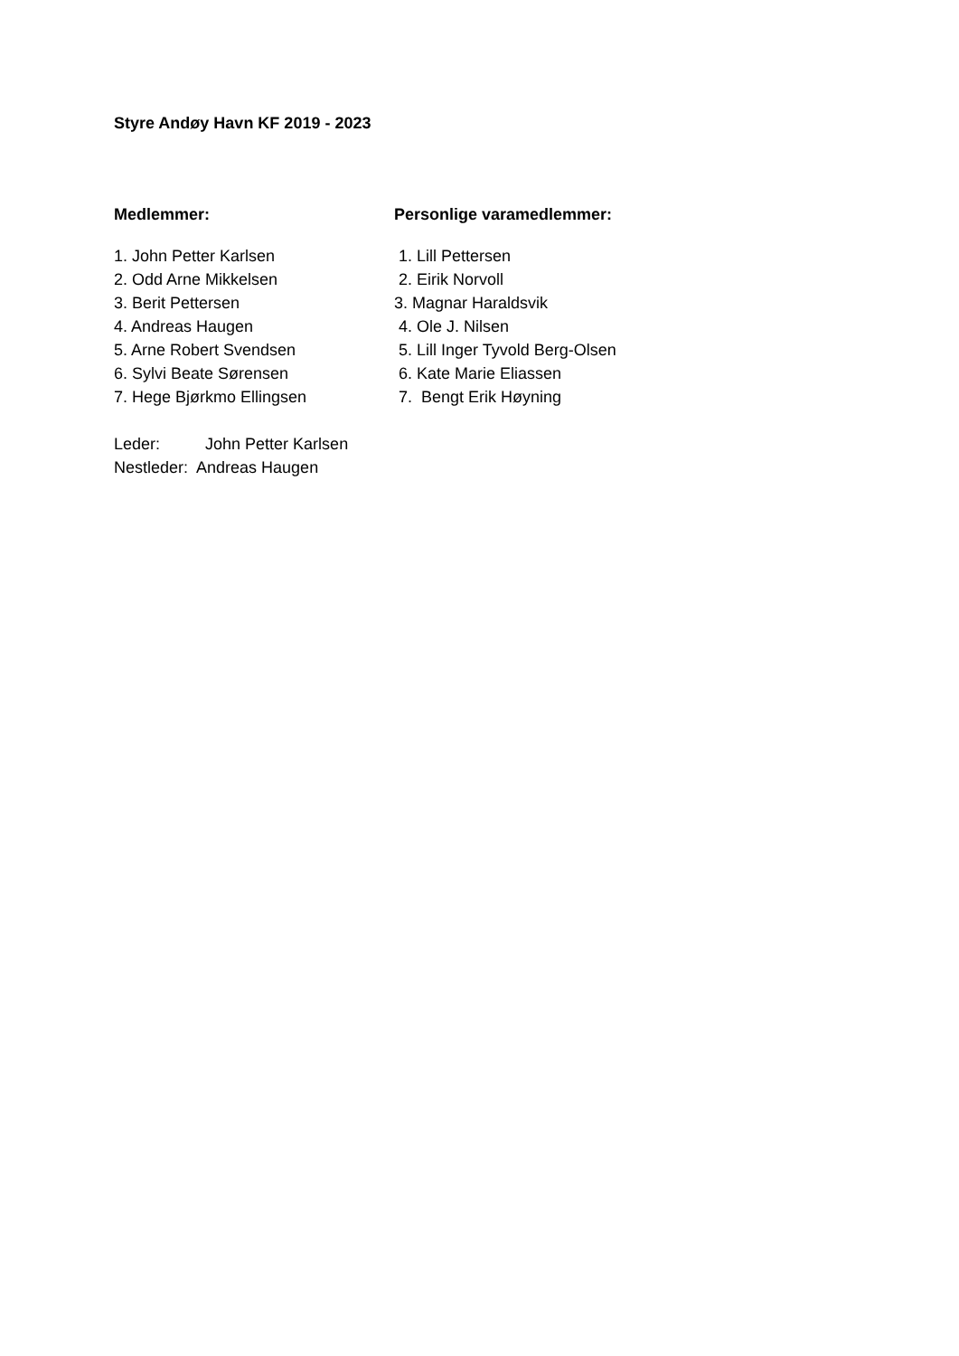Styre Andøy Havn KF 2019 - 2023
Medlemmer:
1. John Petter Karlsen
2. Odd Arne Mikkelsen
3. Berit Pettersen
4. Andreas Haugen
5. Arne Robert Svendsen
6. Sylvi Beate Sørensen
7. Hege Bjørkmo Ellingsen
Personlige varamedlemmer:
1. Lill Pettersen
2. Eirik Norvoll
3. Magnar Haraldsvik
4. Ole J. Nilsen
5. Lill Inger Tyvold Berg-Olsen
6. Kate Marie Eliassen
7. Bengt Erik Høyning
Leder: John Petter Karlsen
Nestleder: Andreas Haugen